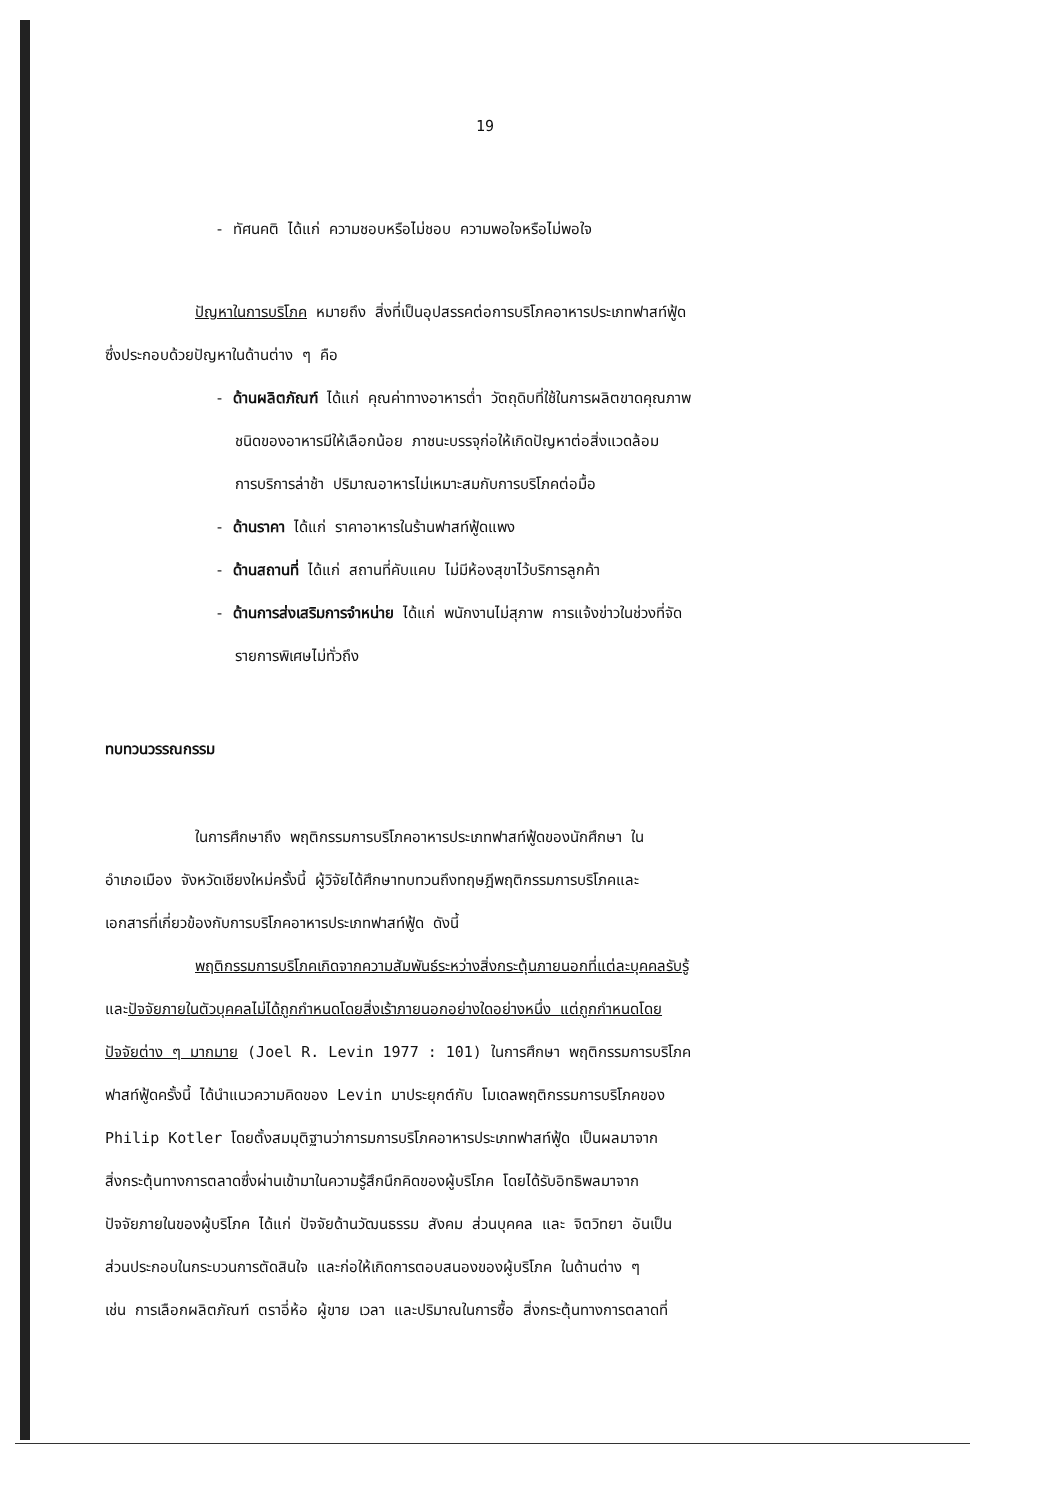19
- ทัศนคติ ได้แก่ ความชอบหรือไม่ชอบ ความพอใจหรือไม่พอใจ
ปัญหาในการบริโภค หมายถึง สิ่งที่เป็นอุปสรรคต่อการบริโภคอาหารประเภทฟาสท์ฟู้ด
ซึ่งประกอบด้วยปัญหาในด้านต่าง ๆ คือ
- ด้านผลิตภัณฑ์ ได้แก่ คุณค่าทางอาหารต่ำ วัตถุดิบที่ใช้ในการผลิตขาดคุณภาพ
ชนิดของอาหารมีให้เลือกน้อย ภาชนะบรรจุก่อให้เกิดปัญหาต่อสิ่งแวดล้อม
การบริการล่าช้า ปริมาณอาหารไม่เหมาะสมกับการบริโภคต่อมื้อ
- ด้านราคา ได้แก่ ราคาอาหารในร้านฟาสท์ฟู้ดแพง
- ด้านสถานที่ ได้แก่ สถานที่คับแคบ ไม่มีห้องสุขาไว้บริการลูกค้า
- ด้านการส่งเสริมการจำหน่าย ได้แก่ พนักงานไม่สุภาพ การแจ้งข่าวในช่วงที่จัด
รายการพิเศษไม่ทั่วถึง
ทบทวนวรรณกรรม
ในการศึกษาถึง พฤติกรรมการบริโภคอาหารประเภทฟาสท์ฟู้ดของนักศึกษา ใน
อำเภอเมือง จังหวัดเชียงใหม่ครั้งนี้ ผู้วิจัยได้ศึกษาทบทวนถึงทฤษฎีพฤติกรรมการบริโภคและ
เอกสารที่เกี่ยวข้องกับการบริโภคอาหารประเภทฟาสท์ฟู้ด ดังนี้
พฤติกรรมการบริโภคเกิดจากความสัมพันธ์ระหว่างสิ่งกระตุ้นภายนอกที่แต่ละบุคคลรับรู้
และปัจจัยภายในตัวบุคคลไม่ได้ถูกกำหนดโดยสิ่งเร้าภายนอกอย่างใดอย่างหนึ่ง แต่ถูกกำหนดโดย
ปัจจัยต่าง ๆ มากมาย (Joel R. Levin 1977 : 101) ในการศึกษา พฤติกรรมการบริโภค
ฟาสท์ฟู้ดครั้งนี้ ได้นำแนวความคิดของ Levin มาประยุกต์กับ โมเดลพฤติกรรมการบริโภคของ
Philip Kotler โดยตั้งสมมุติฐานว่าการมการบริโภคอาหารประเภทฟาสท์ฟู้ด เป็นผลมาจาก
สิ่งกระตุ้นทางการตลาดซึ่งผ่านเข้ามาในความรู้สึกนึกคิดของผู้บริโภค โดยได้รับอิทธิพลมาจาก
ปัจจัยภายในของผู้บริโภค ได้แก่ ปัจจัยด้านวัฒนธรรม สังคม ส่วนบุคคล และ จิตวิทยา อันเป็น
ส่วนประกอบในกระบวนการตัดสินใจ และก่อให้เกิดการตอบสนองของผู้บริโภค ในด้านต่าง ๆ
เช่น การเลือกผลิตภัณฑ์ ตราอี่ห้อ ผู้ขาย เวลา และปริมาณในการซื้อ สิ่งกระตุ้นทางการตลาดที่